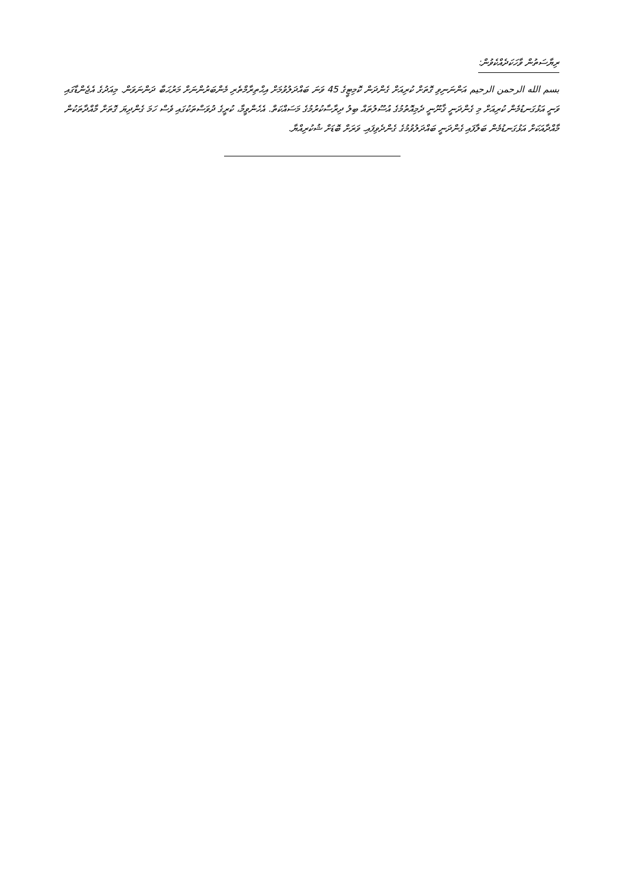ރިޔާސަތުން ވާހަކަދެއްކެވުން:
بسم الله الرحمن الرحيم އަންނަނިވި ގޮތަށް ކުރިއަށް ގެންދަން ކޮމިޓީގެ 45 ވަނަ ބައްދަލުވުމަށް އިޙްތިރާމްތެރި މެންބަރުންނަށް މަރުޙަބާ ދަންނަވަން. މިއަދުގެ އެޖެންޑާގައި ވަނީ އަޅުގަނޑުމެން ކުރިއަށް މި ގެންދަނީ ޤާނޫނީ ދެމިއޮތުމުގެ އުސޫލުތައް ބިލު ދިރާސާކުރުމުގެ މަސައްކަތް. އެހެންވީމާ، ކުރީގެ ދުވަސްތަކުގައި ވެސް ހަމަ ގެންދިޔަ ގޮތަށް މާއްދާތަކުން މާއްދާއަކަށް އަޅުގަނޑުމެން ބަލާފައި ގެންދަނީ ބައްދަލުވުމުގެ ގެންދެވިފައި. ވަރަށް ބޮޑަށް ޝުކުރިއްޔާ.